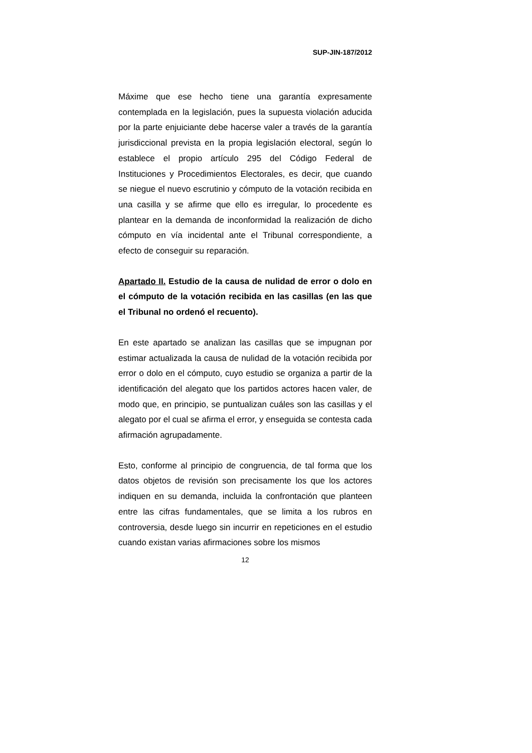SUP-JIN-187/2012
Máxime que ese hecho tiene una garantía expresamente contemplada en la legislación, pues la supuesta violación aducida por la parte enjuiciante debe hacerse valer a través de la garantía jurisdiccional prevista en la propia legislación electoral, según lo establece el propio artículo 295 del Código Federal de Instituciones y Procedimientos Electorales, es decir, que cuando se niegue el nuevo escrutinio y cómputo de la votación recibida en una casilla y se afirme que ello es irregular, lo procedente es plantear en la demanda de inconformidad la realización de dicho cómputo en vía incidental ante el Tribunal correspondiente, a efecto de conseguir su reparación.
Apartado II. Estudio de la causa de nulidad de error o dolo en el cómputo de la votación recibida en las casillas (en las que el Tribunal no ordenó el recuento).
En este apartado se analizan las casillas que se impugnan por estimar actualizada la causa de nulidad de la votación recibida por error o dolo en el cómputo, cuyo estudio se organiza a partir de la identificación del alegato que los partidos actores hacen valer, de modo que, en principio, se puntualizan cuáles son las casillas y el alegato por el cual se afirma el error, y enseguida se contesta cada afirmación agrupadamente.
Esto, conforme al principio de congruencia, de tal forma que los datos objetos de revisión son precisamente los que los actores indiquen en su demanda, incluida la confrontación que planteen entre las cifras fundamentales, que se limita a los rubros en controversia, desde luego sin incurrir en repeticiones en el estudio cuando existan varias afirmaciones sobre los mismos
12